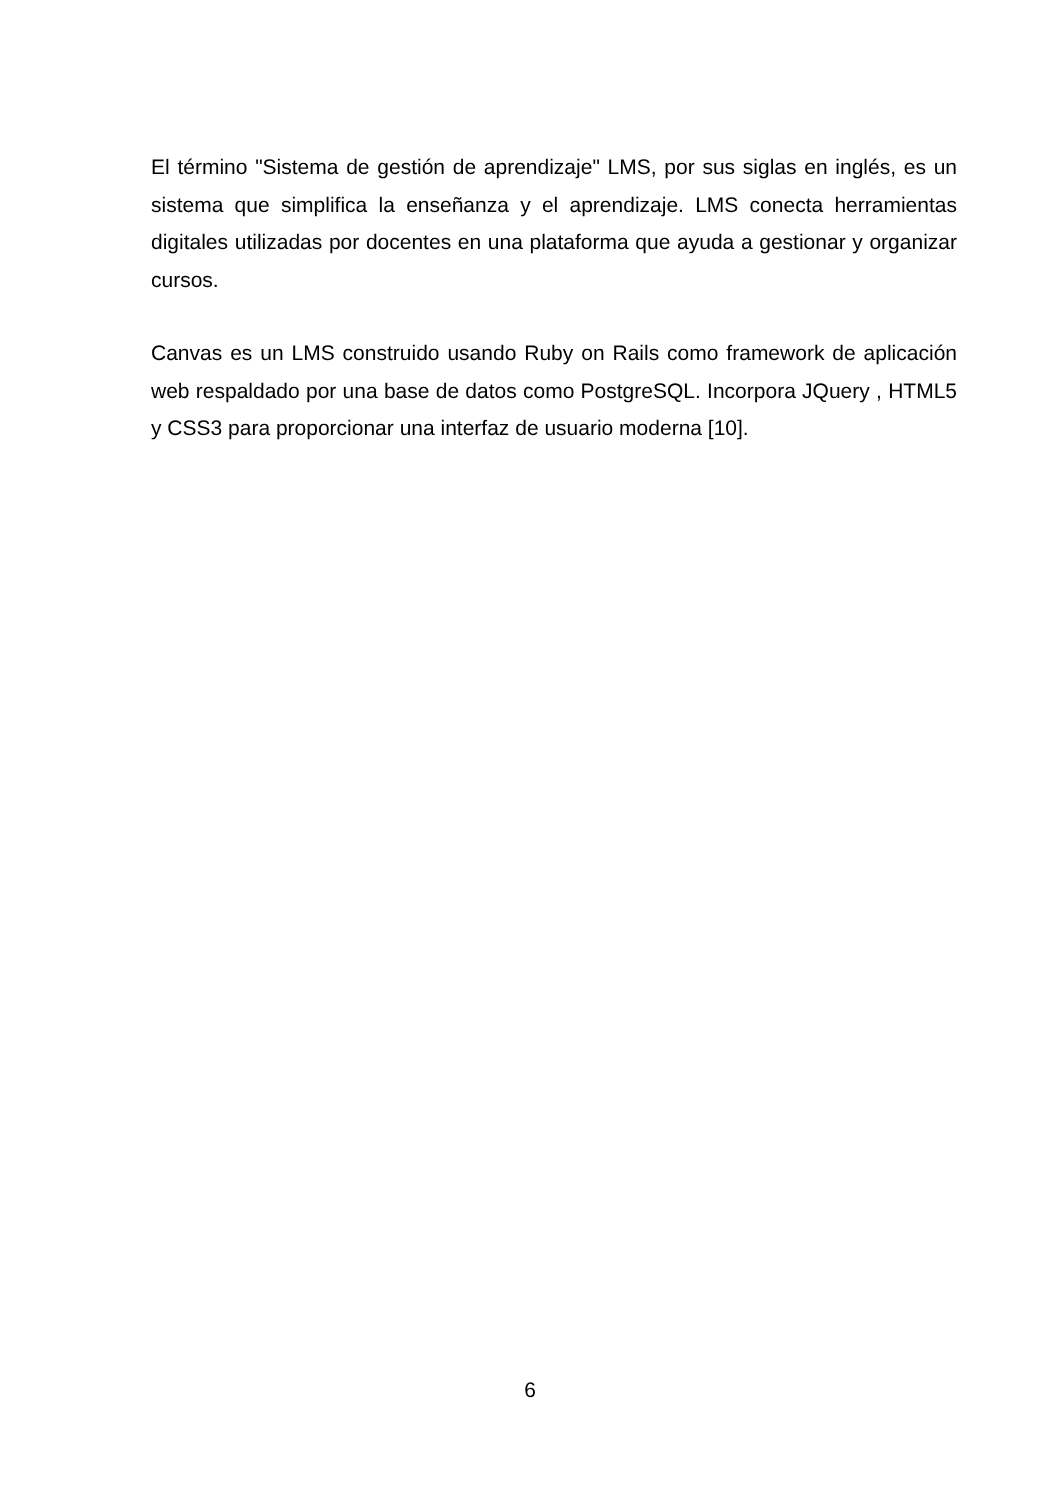El término "Sistema de gestión de aprendizaje" LMS, por sus siglas en inglés, es un sistema que simplifica la enseñanza y el aprendizaje. LMS conecta herramientas digitales utilizadas por docentes en una plataforma que ayuda a gestionar y organizar cursos.
Canvas es un LMS construido usando Ruby on Rails como framework de aplicación web respaldado por una base de datos como PostgreSQL. Incorpora JQuery , HTML5 y CSS3 para proporcionar una interfaz de usuario moderna [10].
6